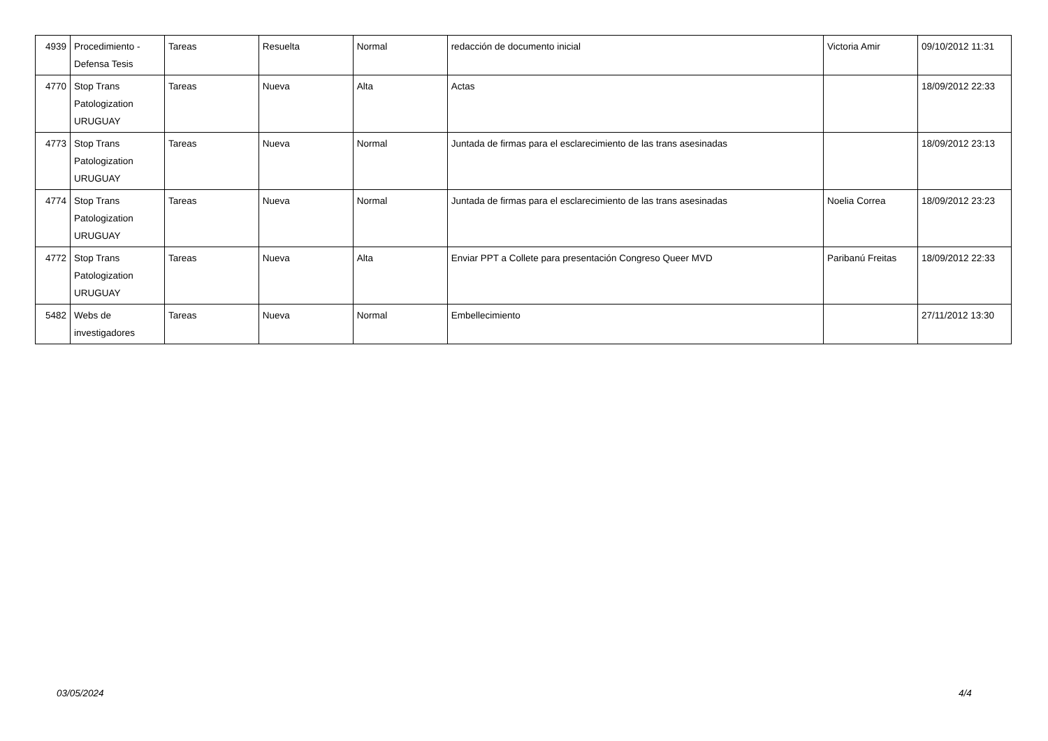| 4939 | Procedimiento - Defensa Tesis | Tareas | Resuelta | Normal | redacción de documento inicial | Victoria Amir | 09/10/2012 11:31 |
| 4770 | Stop Trans Patologization URUGUAY | Tareas | Nueva | Alta | Actas | | 18/09/2012 22:33 |
| 4773 | Stop Trans Patologization URUGUAY | Tareas | Nueva | Normal | Juntada de firmas para el esclarecimiento de las trans asesinadas | | 18/09/2012 23:13 |
| 4774 | Stop Trans Patologization URUGUAY | Tareas | Nueva | Normal | Juntada de firmas para el esclarecimiento de las trans asesinadas | Noelia Correa | 18/09/2012 23:23 |
| 4772 | Stop Trans Patologization URUGUAY | Tareas | Nueva | Alta | Enviar PPT a Collete para presentación Congreso Queer MVD | Paribanú Freitas | 18/09/2012 22:33 |
| 5482 | Webs de investigadores | Tareas | Nueva | Normal | Embellecimiento | | 27/11/2012 13:30 |
03/05/2024 4/4